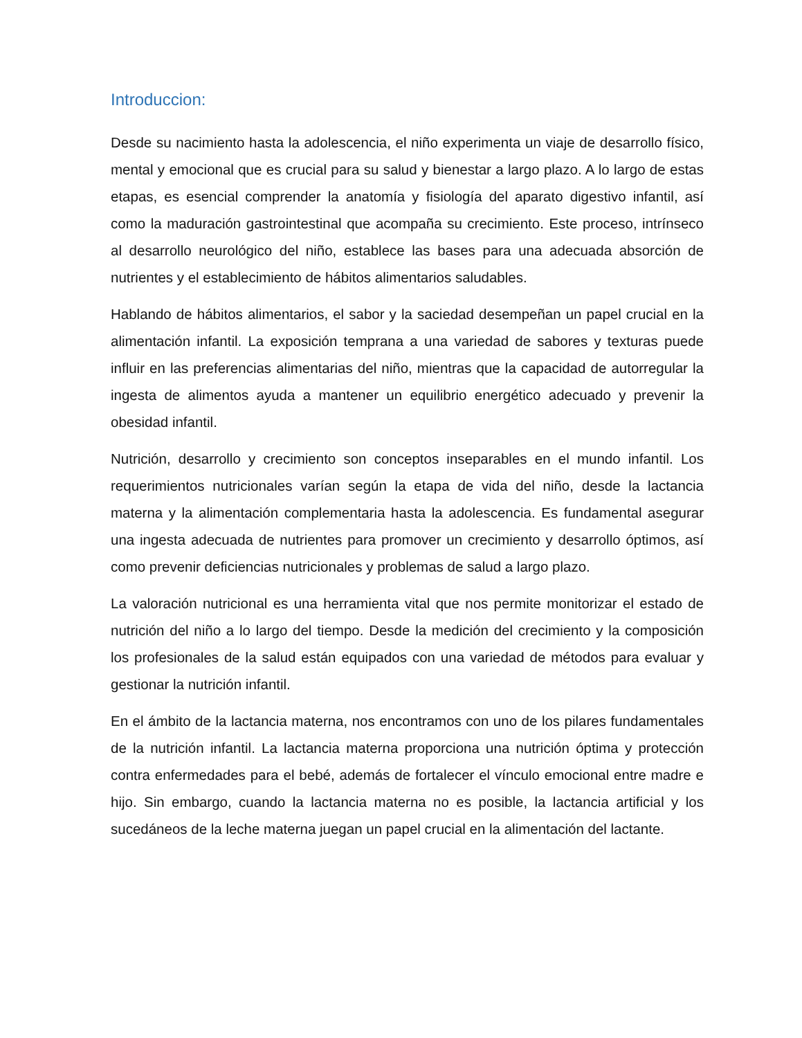Introduccion:
Desde su nacimiento hasta la adolescencia, el niño experimenta un viaje de desarrollo físico, mental y emocional que es crucial para su salud y bienestar a largo plazo. A lo largo de estas etapas, es esencial comprender la anatomía y fisiología del aparato digestivo infantil, así como la maduración gastrointestinal que acompaña su crecimiento. Este proceso, intrínseco al desarrollo neurológico del niño, establece las bases para una adecuada absorción de nutrientes y el establecimiento de hábitos alimentarios saludables.
Hablando de hábitos alimentarios, el sabor y la saciedad desempeñan un papel crucial en la alimentación infantil. La exposición temprana a una variedad de sabores y texturas puede influir en las preferencias alimentarias del niño, mientras que la capacidad de autorregular la ingesta de alimentos ayuda a mantener un equilibrio energético adecuado y prevenir la obesidad infantil.
Nutrición, desarrollo y crecimiento son conceptos inseparables en el mundo infantil. Los requerimientos nutricionales varían según la etapa de vida del niño, desde la lactancia materna y la alimentación complementaria hasta la adolescencia. Es fundamental asegurar una ingesta adecuada de nutrientes para promover un crecimiento y desarrollo óptimos, así como prevenir deficiencias nutricionales y problemas de salud a largo plazo.
La valoración nutricional es una herramienta vital que nos permite monitorizar el estado de nutrición del niño a lo largo del tiempo. Desde la medición del crecimiento y la composición los profesionales de la salud están equipados con una variedad de métodos para evaluar y gestionar la nutrición infantil.
En el ámbito de la lactancia materna, nos encontramos con uno de los pilares fundamentales de la nutrición infantil. La lactancia materna proporciona una nutrición óptima y protección contra enfermedades para el bebé, además de fortalecer el vínculo emocional entre madre e hijo. Sin embargo, cuando la lactancia materna no es posible, la lactancia artificial y los sucedáneos de la leche materna juegan un papel crucial en la alimentación del lactante.